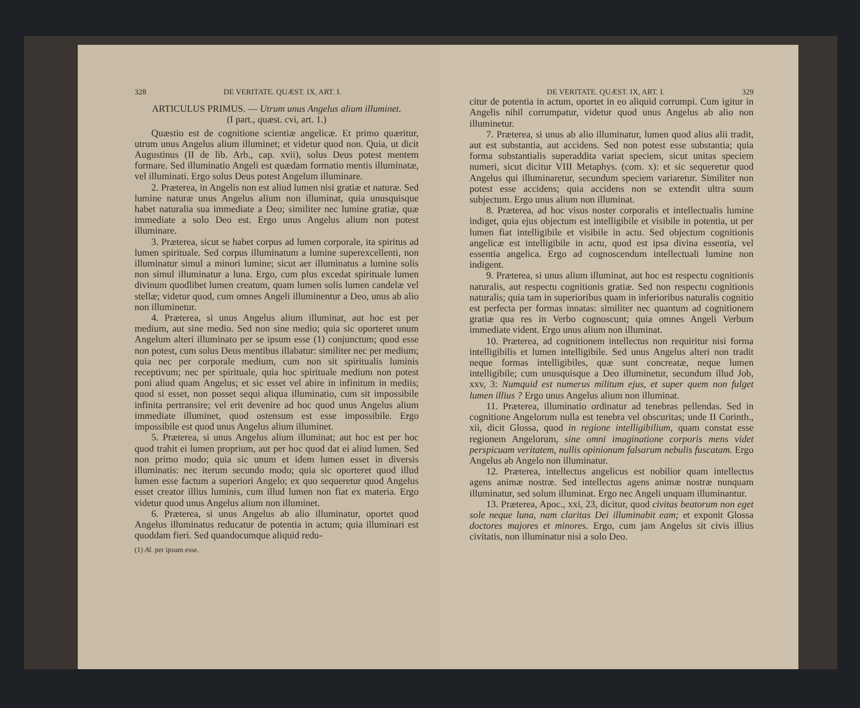328 DE VERITATE. QUÆST. IX, ART. I.
ARTICULUS PRIMUS. — Utrum unus Angelus alium illuminet.
(I part., quæst. cvi, art. 1.)
Quæstio est de cognitione scientiæ angelicæ. Et primo quæritur, utrum unus Angelus alium illuminet; et videtur quod non. Quia, ut dicit Augustinus (II de lib. Arb., cap. xvii), solus Deus potest mentem formare. Sed illuminatio Angeli est quædam formatio mentis illuminatæ, vel illuminati. Ergo solus Deus potest Angelum illuminare.
2. Præterea, in Angelis non est aliud lumen nisi gratiæ et naturæ. Sed lumine naturæ unus Angelus alium non illuminat, quia unusquisque habet naturalia sua immediate a Deo; similiter nec lumine gratiæ, quæ immediate a solo Deo est. Ergo unus Angelus alium non potest illuminare.
3. Præterea, sicut se habet corpus ad lumen corporale, ita spiritus ad lumen spirituale. Sed corpus illuminatum a lumine superexcellenti, non illuminatur simul a minori lumine; sicut aer illuminatus a lumine solis non simul illuminatur a luna. Ergo, cum plus excedat spirituale lumen divinum quodlibet lumen creatum, quam lumen solis lumen candelæ vel stellæ; videtur quod, cum omnes Angeli illuminentur a Deo, unus ab alio non illuminetur.
4. Præterea, si unus Angelus alium illuminat, aut hoc est per medium, aut sine medio. Sed non sine medio; quia sic oporteret unum Angelum alteri illuminato per se ipsum esse (1) conjunctum; quod esse non potest, cum solus Deus mentibus illabatur: similiter nec per medium; quia nec per corporale medium, cum non sit spiritualis luminis receptivum; nec per spirituale, quia hoc spirituale medium non potest poni aliud quam Angelus; et sic esset vel abire in infinitum in mediis; quod si esset, non posset sequi aliqua illuminatio, cum sit impossibile infinita pertransire; vel erit devenire ad hoc quod unus Angelus alium immediate illuminet, quod ostensum est esse impossibile. Ergo impossibile est quod unus Angelus alium illuminet.
5. Præterea, si unus Angelus alium illuminat; aut hoc est per hoc quod trahit ei lumen proprium, aut per hoc quod dat ei aliud lumen. Sed non primo modo; quia sic unum et idem lumen esset in diversis illuminatis: nec iterum secundo modo; quia sic oporteret quod illud lumen esse factum a superiori Angelo; ex quo sequeretur quod Angelus esset creator illius luminis, cum illud lumen non fiat ex materia. Ergo videtur quod unus Angelus alium non illuminet.
6. Præterea, si unus Angelus ab alio illuminatur, oportet quod Angelus illuminatus reducatur de potentia in actum; quia illuminari est quoddam fieri. Sed quandocumque aliquid redu-
(1) Al. per ipsum esse.
DE VERITATE. QUÆST. IX, ART. I. 329
citur de potentia in actum, oportet in eo aliquid corrumpi. Cum igitur in Angelis nihil corrumpatur, videtur quod unus Angelus ab alio non illuminetur.
7. Præterea, si unus ab alio illuminatur, lumen quod alius alii tradit, aut est substantia, aut accidens. Sed non potest esse substantia; quia forma substantialis superaddita variat speciem, sicut unitas speciem numeri, sicut dicitur VIII Metaphys. (com. x): et sic sequeretur quod Angelus qui illuminaretur, secundum speciem variaretur. Similiter non potest esse accidens; quia accidens non se extendit ultra suum subjectum. Ergo unus alium non illuminat.
8. Præterea, ad hoc visus noster corporalis et intellectualis lumine indiget, quia ejus objectum est intelligibile et visibile in potentia, ut per lumen fiat intelligibile et visibile in actu. Sed objectum cognitionis angelicæ est intelligibile in actu, quod est ipsa divina essentia, vel essentia angelica. Ergo ad cognoscendum intellectuali lumine non indigent.
9. Præterea, si unus alium illuminat, aut hoc est respectu cognitionis naturalis, aut respectu cognitionis gratiæ. Sed non respectu cognitionis naturalis; quia tam in superioribus quam in inferioribus naturalis cognitio est perfecta per formas innatas: similiter nec quantum ad cognitionem gratiæ qua res in Verbo cognoscunt; quia omnes Angeli Verbum immediate vident. Ergo unus alium non illuminat.
10. Præterea, ad cognitionem intellectus non requiritur nisi forma intelligibilis et lumen intelligibile. Sed unus Angelus alteri non tradit neque formas intelligibiles, quæ sunt concreatæ, neque lumen intelligibile; cum unusquisque a Deo illuminetur, secundum illud Job, xxv, 3: Numquid est numerus militum ejus, et super quem non fulget lumen illius ? Ergo unus Angelus alium non illuminat.
11. Præterea, illuminatio ordinatur ad tenebras pellendas. Sed in cognitione Angelorum nulla est tenebra vel obscuritas; unde II Corinth., xii, dicit Glossa, quod in regione intelligibilium, quam constat esse regionem Angelorum, sine omni imaginatione corporis mens videt perspicuam veritatem, nullis opinionum falsarum nebulis fuscatam. Ergo Angelus ab Angelo non illuminatur.
12. Præterea, intellectus angelicus est nobilior quam intellectus agens animæ nostræ. Sed intellectus agens animæ nostræ nunquam illuminatur, sed solum illuminat. Ergo nec Angeli unquam illuminantur.
13. Præterea, Apoc., xxi, 23, dicitur, quod civitas beatorum non eget sole neque luna, nam claritas Dei illuminabit eam; et exponit Glossa doctores majores et minores. Ergo, cum jam Angelus sit civis illius civitatis, non illuminatur nisi a solo Deo.